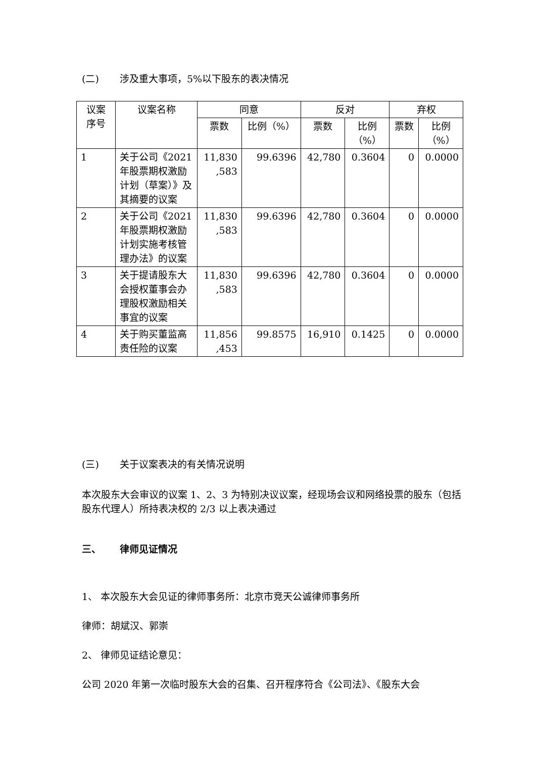(二) 涉及重大事项，5%以下股东的表决情况
| 议案 序号 | 议案名称 | 同意 | | 反对 | | 弃权 | |
| --- | --- | --- | --- | --- | --- | --- | --- |
| | | 票数 | 比例（%） | 票数 | 比例 （%） | 票数 | 比例 （%） |
| 1 | 关于公司《2021年股票期权激励计划（草案）》及其摘要的议案 | 11,830 ,583 | 99.6396 | 42,780 | 0.3604 | 0 | 0.0000 |
| 2 | 关于公司《2021年股票期权激励计划实施考核管理办法》的议案 | 11,830 ,583 | 99.6396 | 42,780 | 0.3604 | 0 | 0.0000 |
| 3 | 关于提请股东大会授权董事会办理股权激励相关事宜的议案 | 11,830 ,583 | 99.6396 | 42,780 | 0.3604 | 0 | 0.0000 |
| 4 | 关于购买董监高责任险的议案 | 11,856 ,453 | 99.8575 | 16,910 | 0.1425 | 0 | 0.0000 |
(三) 关于议案表决的有关情况说明
本次股东大会审议的议案 1、2、3 为特别决议议案，经现场会议和网络投票的股东（包括股东代理人）所持表决权的 2/3 以上表决通过
三、 律师见证情况
1、 本次股东大会见证的律师事务所：北京市竞天公诚律师事务所
律师：胡斌汉、郭崇
2、 律师见证结论意见：
公司 2020 年第一次临时股东大会的召集、召开程序符合《公司法》、《股东大会